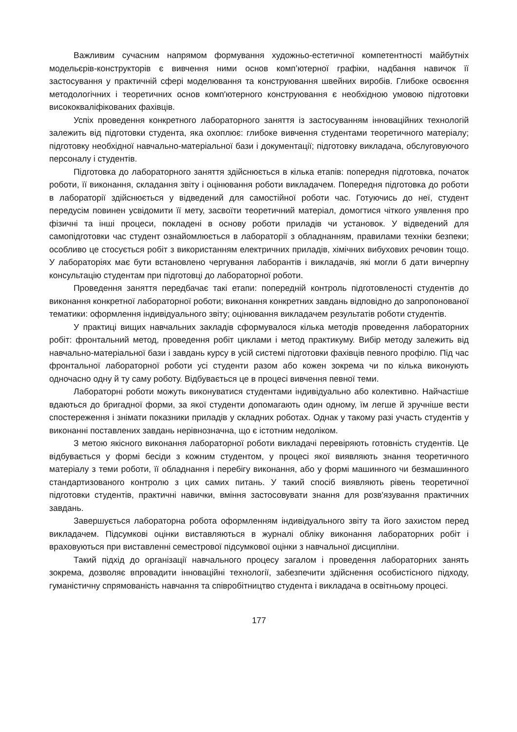Важливим сучасним напрямом формування художньо-естетичної компетентності майбутніх модельєрів-конструкторів є вивчення ними основ комп’ютерної графіки, надбання навичок її застосування у практичній сфері моделювання та конструювання швейних виробів. Глибоке освоєння методологічних і теоретичних основ комп'ютерного конструювання є необхідною умовою підготовки висококваліфікованих фахівців.
Успіх проведення конкретного лабораторного заняття із застосуванням інноваційних технологій залежить від підготовки студента, яка охоплює: глибоке вивчення студентами теоретичного матеріалу; підготовку необхідної навчально-матеріальної бази і документації; підготовку викладача, обслуговуючого персоналу і студентів.
Підготовка до лабораторного заняття здійснюється в кілька етапів: попередня підготовка, початок роботи, її виконання, складання звіту і оцінювання роботи викладачем. Попередня підготовка до роботи в лабораторії здійснюється у відведений для самостійної роботи час. Готуючись до неї, студент передусім повинен усвідомити її мету, засвоїти теоретичний матеріал, домогтися чіткого уявлення про фізичні та інші процеси, покладені в основу роботи приладів чи установок. У відведений для самопідготовки час студент ознайомлюється в лабораторії з обладнанням, правилами техніки безпеки; особливо це стосується робіт з використанням електричних приладів, хімічних вибухових речовин тощо. У лабораторіях має бути встановлено чергування лаборантів і викладачів, які могли б дати вичерпну консультацію студентам при підготовці до лабораторної роботи.
Проведення заняття передбачає такі етапи: попередній контроль підготовленості студентів до виконання конкретної лабораторної роботи; виконання конкретних завдань відповідно до запропонованої тематики: оформлення індивідуального звіту; оцінювання викладачем результатів роботи студентів.
У практиці вищих навчальних закладів сформувалося кілька методів проведення лабораторних робіт: фронтальний метод, проведення робіт циклами і метод практикуму. Вибір методу залежить від навчально-матеріальної бази і завдань курсу в усій системі підготовки фахівців певного профілю. Під час фронтальної лабораторної роботи усі студенти разом або кожен зокрема чи по кілька виконують одночасно одну й ту саму роботу. Відбувається це в процесі вивчення певної теми.
Лабораторні роботи можуть виконуватися студентами індивідуально або колективно. Найчастіше вдаються до бригадної форми, за якої студенти допомагають один одному, їм легше й зручніше вести спостереження і знімати показники приладів у складних роботах. Однак у такому разі участь студентів у виконанні поставлених завдань нерівнозначна, що є істотним недоліком.
З метою якісного виконання лабораторної роботи викладачі перевіряють готовність студентів. Це відбувається у формі бесіди з кожним студентом, у процесі якої виявляють знання теоретичного матеріалу з теми роботи, її обладнання і перебігу виконання, або у формі машинного чи безмашинного стандартизованого контролю з цих самих питань. У такий спосіб виявляють рівень теоретичної підготовки студентів, практичні навички, вміння застосовувати знання для розв'язування практичних завдань.
Завершується лабораторна робота оформленням індивідуального звіту та його захистом перед викладачем. Підсумкові оцінки виставляються в журналі обліку виконання лабораторних робіт і враховуються при виставленні семестрової підсумкової оцінки з навчальної дисципліни.
Такий підхід до організації навчального процесу загалом і проведення лабораторних занять зокрема, дозволяє впровадити інноваційні технології, забезпечити здійснення особистісного підходу, гуманістичну спрямованість навчання та співробітництво студента і викладача в освітньому процесі.
177